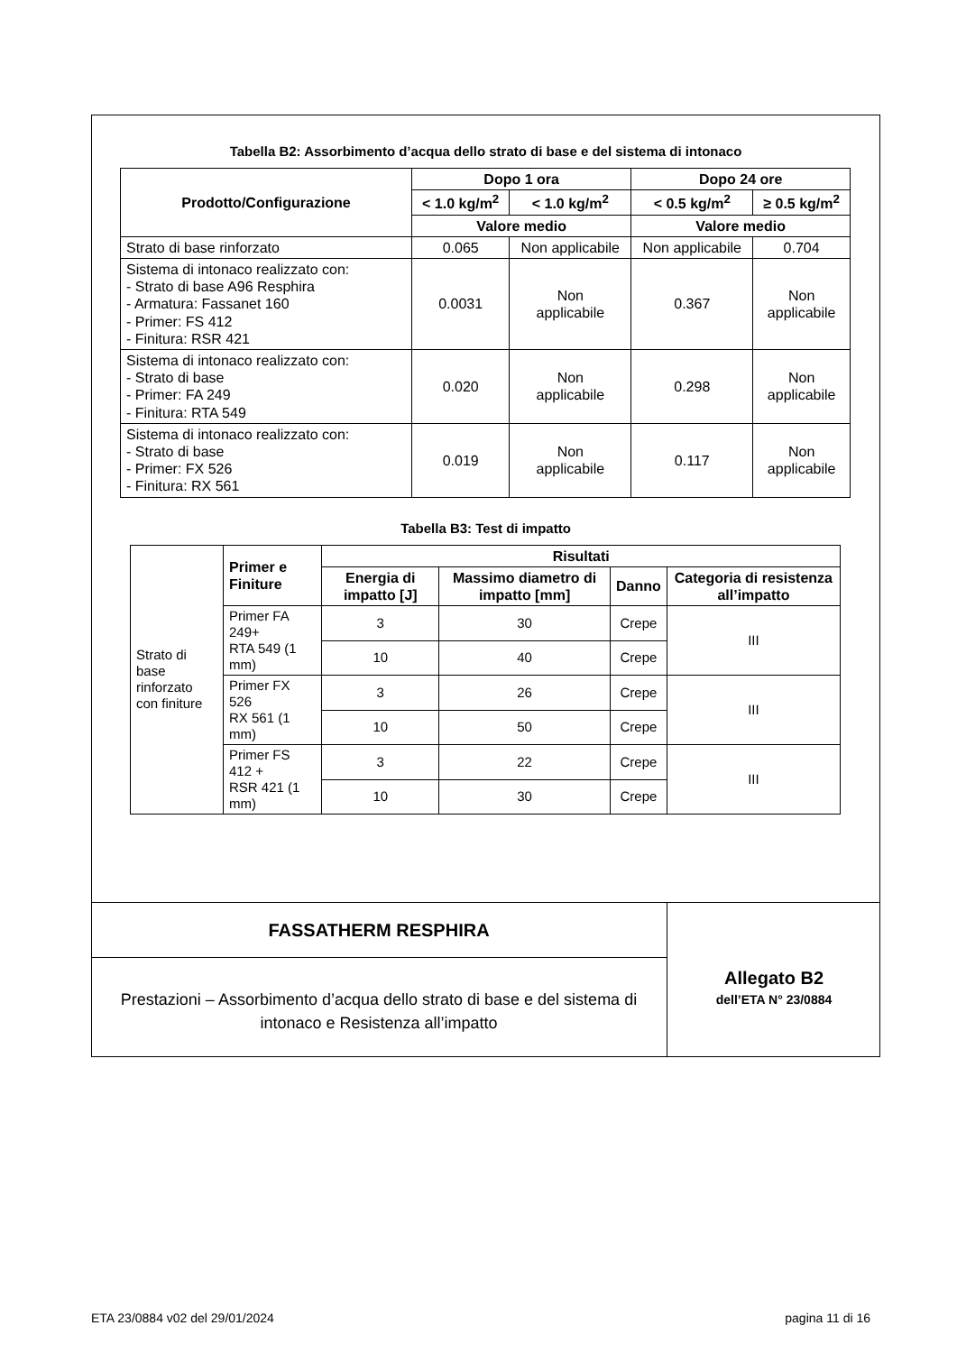Tabella B2: Assorbimento d’acqua dello strato di base e del sistema di intonaco
| Prodotto/Configurazione | Dopo 1 ora | | Dopo 24 ore | |
| --- | --- | --- | --- | --- |
| | < 1.0 kg/m<sup>2</sup> | < 1.0 kg/m<sup>2</sup> | < 0.5 kg/m<sup>2</sup> | ≥ 0.5 kg/m<sup>2</sup> |
| | Valore medio | | Valore medio | |
| Strato di base rinforzato | 0.065 | Non applicabile | Non applicabile | 0.704 |
| Sistema di intonaco realizzato con: - Strato di base A96 Resphira - Armatura: Fassanet 160 - Primer: FS 412 - Finitura: RSR 421 | 0.0031 | Non applicabile | 0.367 | Non applicabile |
| Sistema di intonaco realizzato con: - Strato di base - Primer: FA 249 - Finitura: RTA 549 | 0.020 | Non applicabile | 0.298 | Non applicabile |
| Sistema di intonaco realizzato con: - Strato di base - Primer: FX 526 - Finitura: RX 561 | 0.019 | Non applicabile | 0.117 | Non applicabile |
Tabella B3: Test di impatto
| Strato di base rinforzato con finiture | Primer e Finiture | Risultati | | | |
| | | Energia di impatto [J] | Massimo diametro di impatto [mm] | Danno | Categoria di resistenza all’impatto |
| | Primer FA 249+ RTA 549 (1 mm) | 3 | 30 | Crepe | III |
| | | 10 | 40 | Crepe | |
| | Primer FX 526 RX 561 (1 mm) | 3 | 26 | Crepe | III |
| | | 10 | 50 | Crepe | |
| | Primer FS 412 + RSR 421 (1 mm) | 3 | 22 | Crepe | III |
| | | 10 | 30 | Crepe | |
FASSATHERM RESPHIRA
Prestazioni – Assorbimento d’acqua dello strato di base e del sistema di intonaco e Resistenza all’impatto
Allegato B2
dell’ETA N° 23/0884
ETA 23/0884 v02 del 29/01/2024 pagina 11 di 16